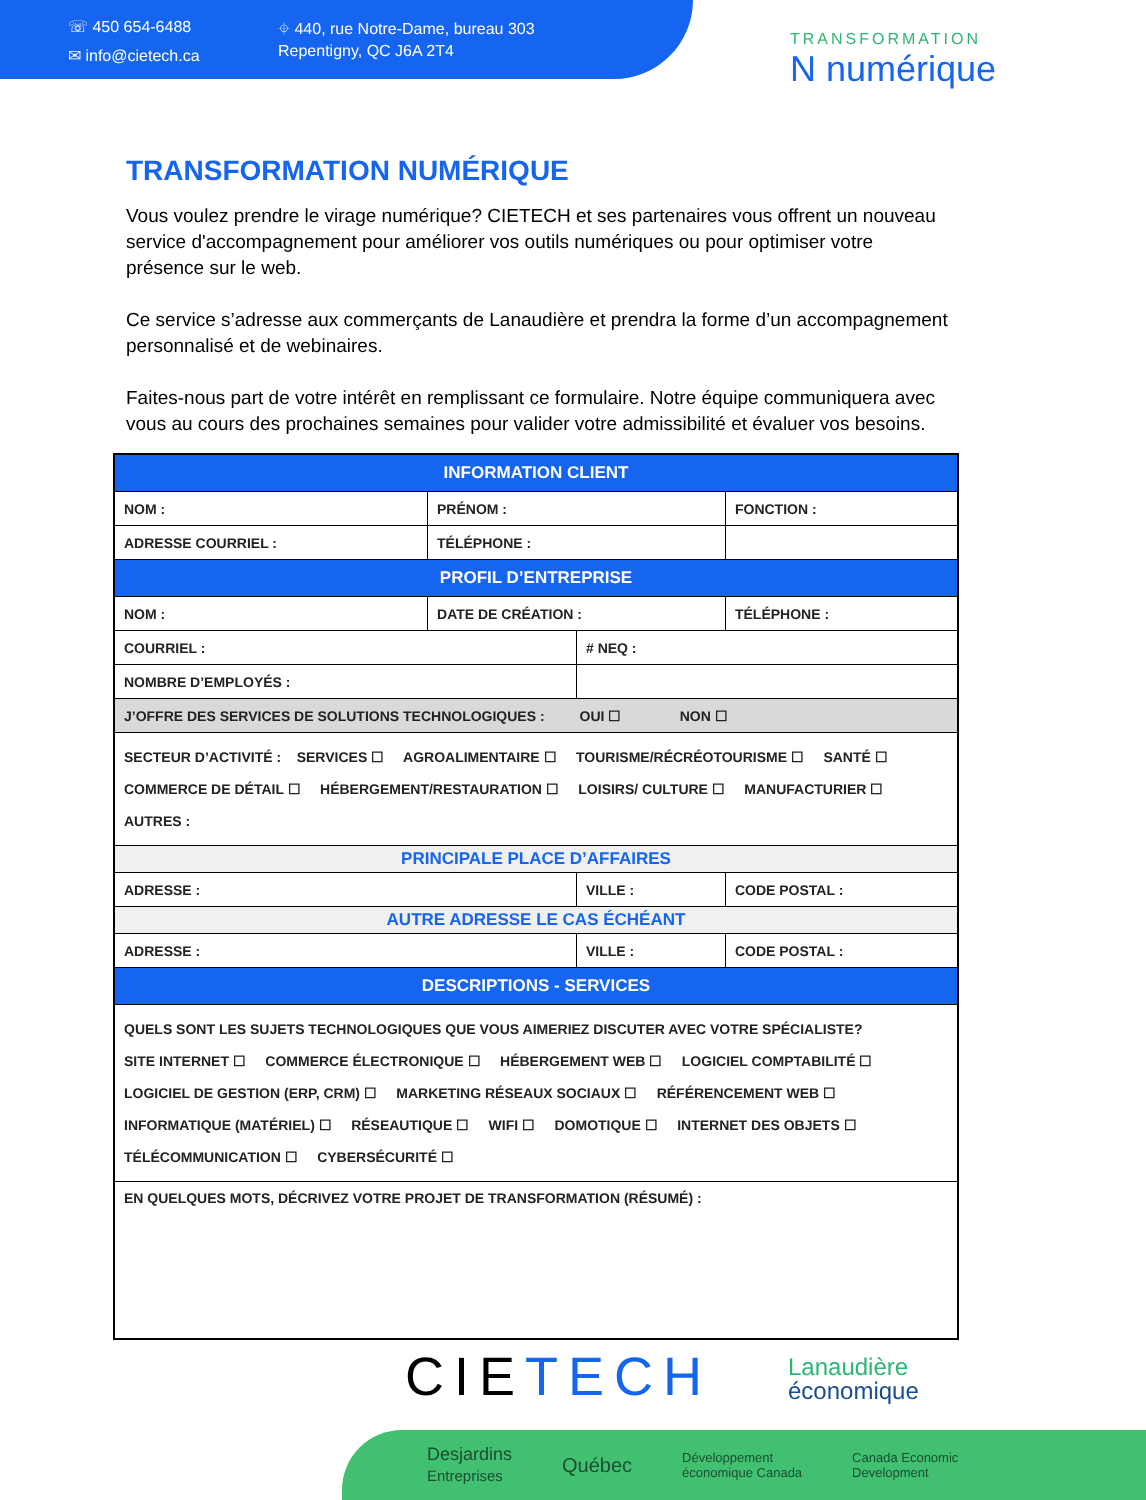☏ 450 654-6488
✉ info@cietech.ca
⌖ 440, rue Notre-Dame, bureau 303
Repentigny, QC J6A 2T4
TRANSFORMATION
N numérique
TRANSFORMATION NUMÉRIQUE
Vous voulez prendre le virage numérique? CIETECH et ses partenaires vous offrent un nouveau service d'accompagnement pour améliorer vos outils numériques ou pour optimiser votre présence sur le web.
Ce service s’adresse aux commerçants de Lanaudière et prendra la forme d’un accompagnement personnalisé et de webinaires.
Faites-nous part de votre intérêt en remplissant ce formulaire. Notre équipe communiquera avec vous au cours des prochaines semaines pour valider votre admissibilité et évaluer vos besoins.
| INFORMATION CLIENT | | | | |
| NOM : | PRÉNOM : | | FONCTION : | |
| ADRESSE COURRIEL : | TÉLÉPHONE : | | | |
| PROFIL D’ENTREPRISE | | | | |
| NOM : | DATE DE CRÉATION : | | TÉLÉPHONE : | |
| COURRIEL : | | # NEQ : | | |
| NOMBRE D’EMPLOYÉS : | | | | |
| J’OFFRE DES SERVICES DE SOLUTIONS TECHNOLOGIQUES : OUI ☐ NON ☐ | | | | |
| SECTEUR D’ACTIVITÉ : SERVICES ☐ AGROALIMENTAIRE ☐ TOURISME/RÉCRÉOTOURISME ☐ SANTÉ ☐ COMMERCE DE DÉTAIL ☐ HÉBERGEMENT/RESTAURATION ☐ LOISIRS/ CULTURE ☐ MANUFACTURIER ☐ AUTRES : | | | | |
| PRINCIPALE PLACE D’AFFAIRES | | | | |
| ADRESSE : | | VILLE : | | CODE POSTAL : |
| AUTRE ADRESSE LE CAS ÉCHÉANT | | | | |
| ADRESSE : | | VILLE : | | CODE POSTAL : |
| DESCRIPTIONS - SERVICES | | | | |
| QUELS SONT LES SUJETS TECHNOLOGIQUES QUE VOUS AIMERIEZ DISCUTER AVEC VOTRE SPÉCIALISTE? SITE INTERNET ☐ COMMERCE ÉLECTRONIQUE ☐ HÉBERGEMENT WEB ☐ LOGICIEL COMPTABILITÉ ☐ LOGICIEL DE GESTION (ERP, CRM) ☐ MARKETING RÉSEAUX SOCIAUX ☐ RÉFÉRENCEMENT WEB ☐ INFORMATIQUE (MATÉRIEL) ☐ RÉSEAUTIQUE ☐ WIFI ☐ DOMOTIQUE ☐ INTERNET DES OBJETS ☐ TÉLÉCOMMUNICATION ☐ CYBERSÉCURITÉ ☐ | | | | |
| EN QUELQUES MOTS, DÉCRIVEZ VOTRE PROJET DE TRANSFORMATION (RÉSUMÉ) : | | | | |
CIETECH
Lanaudière
économique
Desjardins
Entreprises Québec Développement
économique Canada Canada Economic
Development